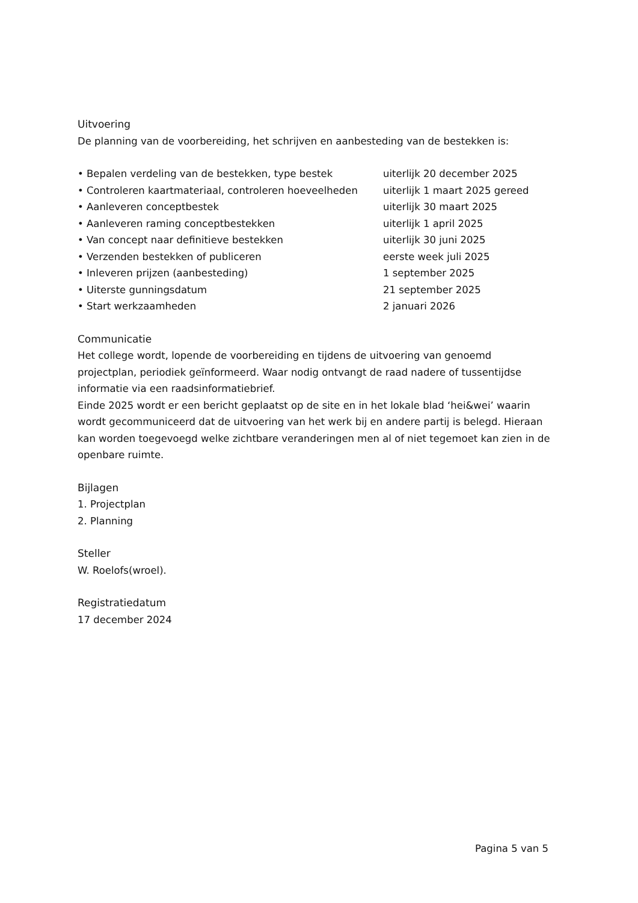Uitvoering
De planning van de voorbereiding, het schrijven en aanbesteding van de bestekken is:
• Bepalen verdeling van de bestekken, type bestek uiterlijk 20 december 2025
• Controleren kaartmateriaal, controleren hoeveelheden uiterlijk 1 maart 2025 gereed
• Aanleveren conceptbestek uiterlijk 30 maart 2025
• Aanleveren raming conceptbestekken uiterlijk 1 april 2025
• Van concept naar definitieve bestekken uiterlijk 30 juni 2025
• Verzenden bestekken of publiceren eerste week juli 2025
• Inleveren prijzen (aanbesteding) 1 september 2025
• Uiterste gunningsdatum 21 september 2025
• Start werkzaamheden 2 januari 2026
Communicatie
Het college wordt, lopende de voorbereiding en tijdens de uitvoering van genoemd projectplan, periodiek geïnformeerd. Waar nodig ontvangt de raad nadere of tussentijdse informatie via een raadsinformatiebrief.
Einde 2025 wordt er een bericht geplaatst op de site en in het lokale blad ‘hei&wei’ waarin wordt gecommuniceerd dat de uitvoering van het werk bij en andere partij is belegd. Hieraan kan worden toegevoegd welke zichtbare veranderingen men al of niet tegemoet kan zien in de openbare ruimte.
Bijlagen
1. Projectplan
2. Planning
Steller
W. Roelofs(wroel).
Registratiedatum
17 december 2024
Pagina 5 van 5